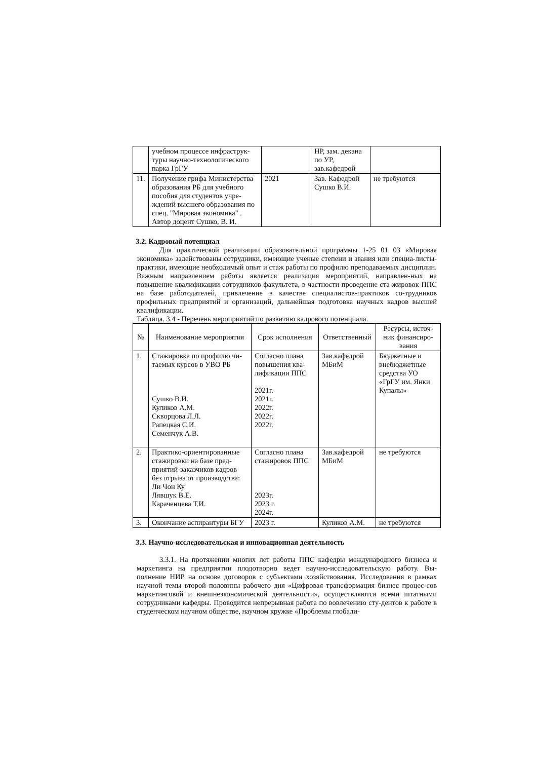| | учебном процессе инфраструк-туры научно-технологического парка ГрГУ | | НР, зам. декана по УР, зав.кафедрой | |
| 11. | Получение грифа Министерства образования РБ для учебного пособия для студентов учре-ждений высшего образования по спец. "Мировая экономика" . Автор доцент Сушко, В. И. | 2021 | Зав. Кафедрой Сушко В.И. | не требуются |
3.2. Кадровый потенциал
Для практической реализации образовательной программы 1-25 01 03 «Мировая экономика» задействованы сотрудники, имеющие ученые степени и звания или специа-листы-практики, имеющие необходимый опыт и стаж работы по профилю преподаваемых дисциплин. Важным направлением работы является реализация мероприятий, направлен-ных на повышение квалификации сотрудников факультета, в частности проведение ста-жировок ППС на базе работодателей, привлечение в качестве специалистов-практиков со-трудников профильных предприятий и организаций, дальнейшая подготовка научных кадров высшей квалификации.
Таблица. 3.4 - Перечень мероприятий по развитию кадрового потенциала.
| № | Наименование мероприятия | Срок исполнения | Ответственный | Ресурсы, источ-ник финансиро-вания |
| --- | --- | --- | --- | --- |
| 1. | Стажировка по профилю чи-таемых курсов в УВО РБ Сушко В.И. Куликов А.М. Скворцова Л.Л. Рапецкая С.И. Семенчук А.В. | Согласно плана повышения ква-лификации ППС 2021г. 2021г. 2022г. 2022г. 2022г. | Зав.кафедрой МБиМ | Бюджетные и внебюджетные средства УО «ГрГУ им. Янки Купалы» |
| 2. | Практико-ориентированные стажировки на базе пред-приятий-заказчиков кадров без отрыва от производства: Ли Чон Ку Лявшук В.Е. Караченцева Т.И. | Согласно плана стажировок ППС 2023г. 2023 г. 2024г. | Зав.кафедрой МБиМ | не требуются |
| 3. | Окончание аспирантуры БГУ | 2023 г. | Куликов А.М. | не требуются |
3.3. Научно-исследовательская и инновационная деятельность
3.3.1. На протяжении многих лет работы ППС кафедры международного бизнеса и маркетинга на предприятии плодотворно ведет научно-исследовательскую работу. Вы-полнение НИР на основе договоров с субъектами хозяйствования. Исследования в рамках научной темы второй половины рабочего дня «Цифровая трансформация бизнес процес-сов маркетинговой и внешнеэкономической деятельности», осуществляются всеми штатными сотрудниками кафедры. Проводится непрерывная работа по вовлечению сту-дентов к работе в студенческом научном обществе, научном кружке «Проблемы глобали-